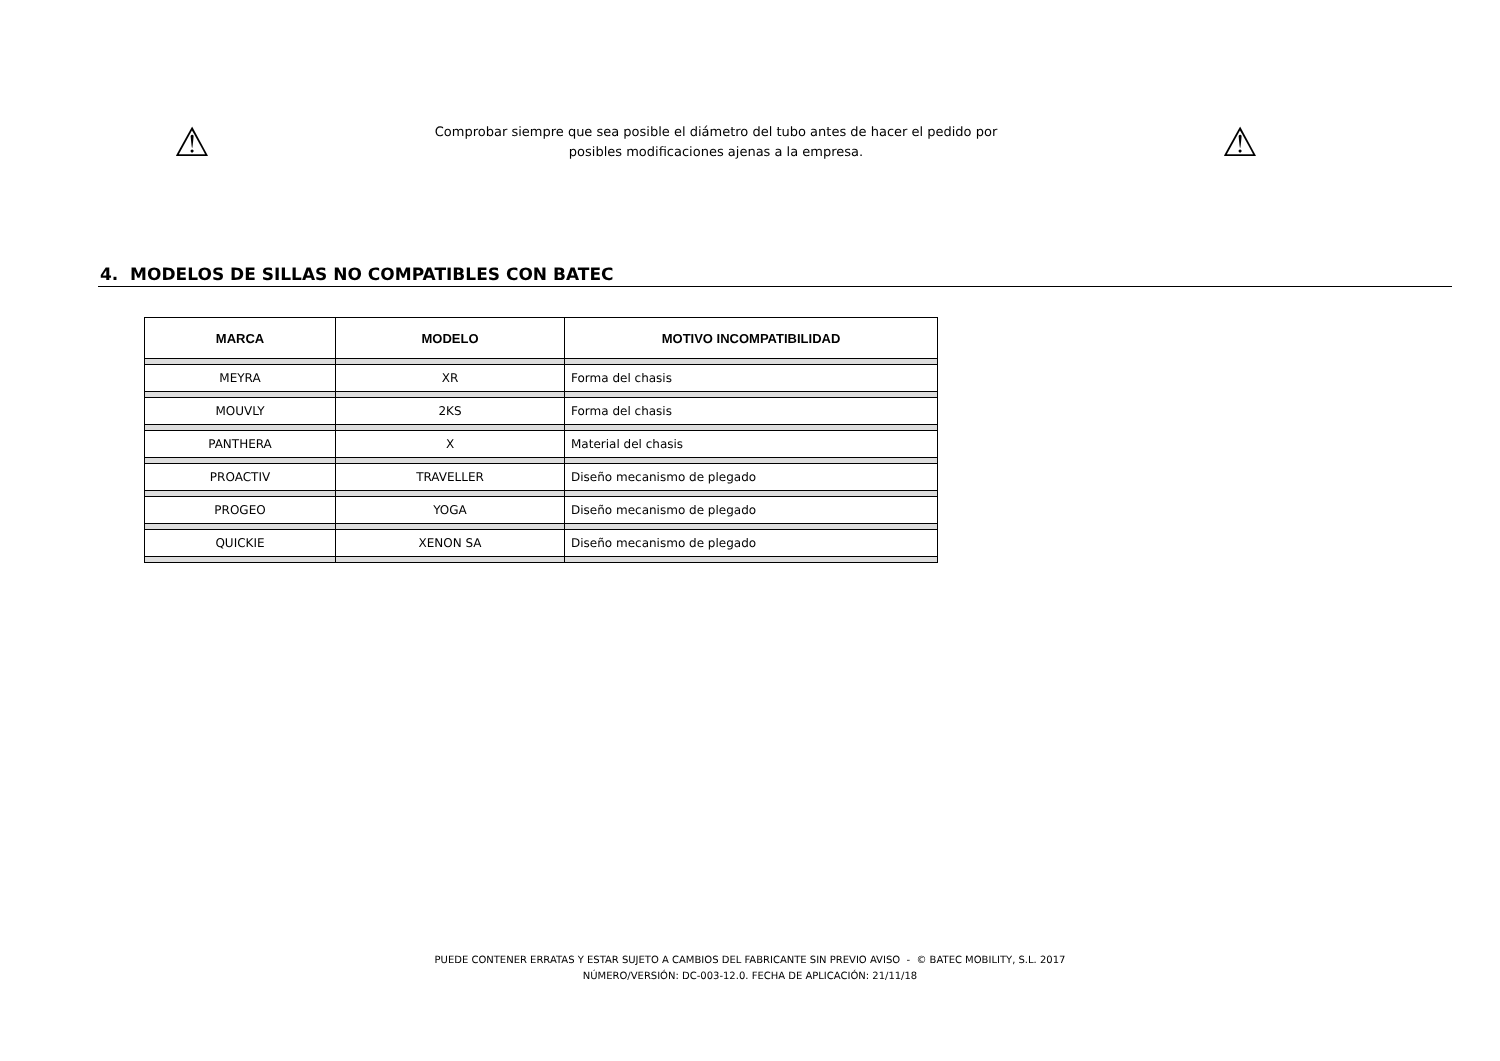⚠
Comprobar siempre que sea posible el diámetro del tubo antes de hacer el pedido por
posibles modificaciones ajenas a la empresa.
⚠
4. MODELOS DE SILLAS NO COMPATIBLES CON BATEC
| MARCA | MODELO | MOTIVO INCOMPATIBILIDAD |
| --- | --- | --- |
| MEYRA | XR | Forma del chasis |
| MOUVLY | 2KS | Forma del chasis |
| PANTHERA | X | Material del chasis |
| PROACTIV | TRAVELLER | Diseño mecanismo de plegado |
| PROGEO | YOGA | Diseño mecanismo de plegado |
| QUICKIE | XENON SA | Diseño mecanismo de plegado |
PUEDE CONTENER ERRATAS Y ESTAR SUJETO A CAMBIOS DEL FABRICANTE SIN PREVIO AVISO - © BATEC MOBILITY, S.L. 2017
NÚMERO/VERSIÓN: DC-003-12.0. FECHA DE APLICACIÓN: 21/11/18